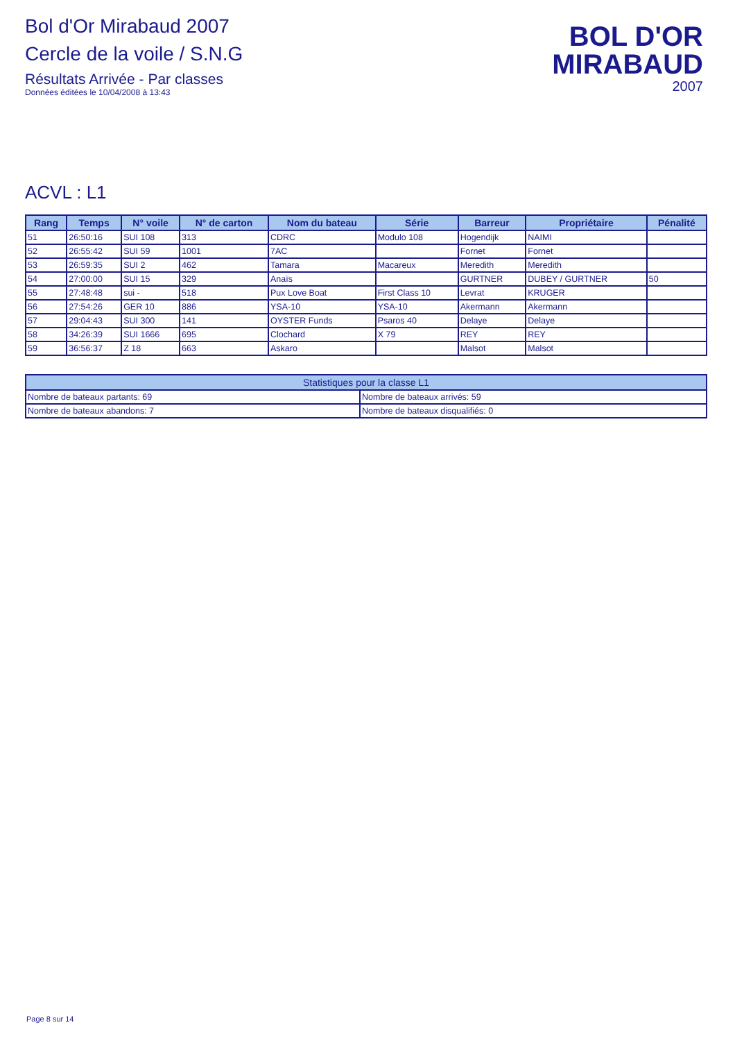Bol d'Or Mirabaud 2007
Cercle de la voile / S.N.G
Résultats Arrivée - Par classes
Données éditées le 10/04/2008 à 13:43
BOL D'OR
MIRABAUD
2007
ACVL : L1
| Rang | Temps | N° voile | N° de carton | Nom du bateau | Série | Barreur | Propriétaire | Pénalité |
| --- | --- | --- | --- | --- | --- | --- | --- | --- |
| 51 | 26:50:16 | SUI 108 | 313 | CDRC | Modulo 108 | Hogendijk | NAIMI | |
| 52 | 26:55:42 | SUI 59 | 1001 | 7AC | | Fornet | Fornet | |
| 53 | 26:59:35 | SUI 2 | 462 | Tamara | Macareux | Meredith | Meredith | |
| 54 | 27:00:00 | SUI 15 | 329 | Anaïs | | GURTNER | DUBEY / GURTNER | 50 |
| 55 | 27:48:48 | sui - | 518 | Pux Love Boat | First Class 10 | Levrat | KRUGER | |
| 56 | 27:54:26 | GER 10 | 886 | YSA-10 | YSA-10 | Akermann | Akermann | |
| 57 | 29:04:43 | SUI 300 | 141 | OYSTER Funds | Psaros 40 | Delaye | Delaye | |
| 58 | 34:26:39 | SUI 1666 | 695 | Clochard | X 79 | REY | REY | |
| 59 | 36:56:37 | Z 18 | 663 | Askaro | | Malsot | Malsot | |
| Statistiques pour la classe L1 | |
| --- | --- |
| Nombre de bateaux partants: 69 | Nombre de bateaux arrivés: 59 |
| Nombre de bateaux abandons: 7 | Nombre de bateaux disqualifiés: 0 |
Page 8 sur 14